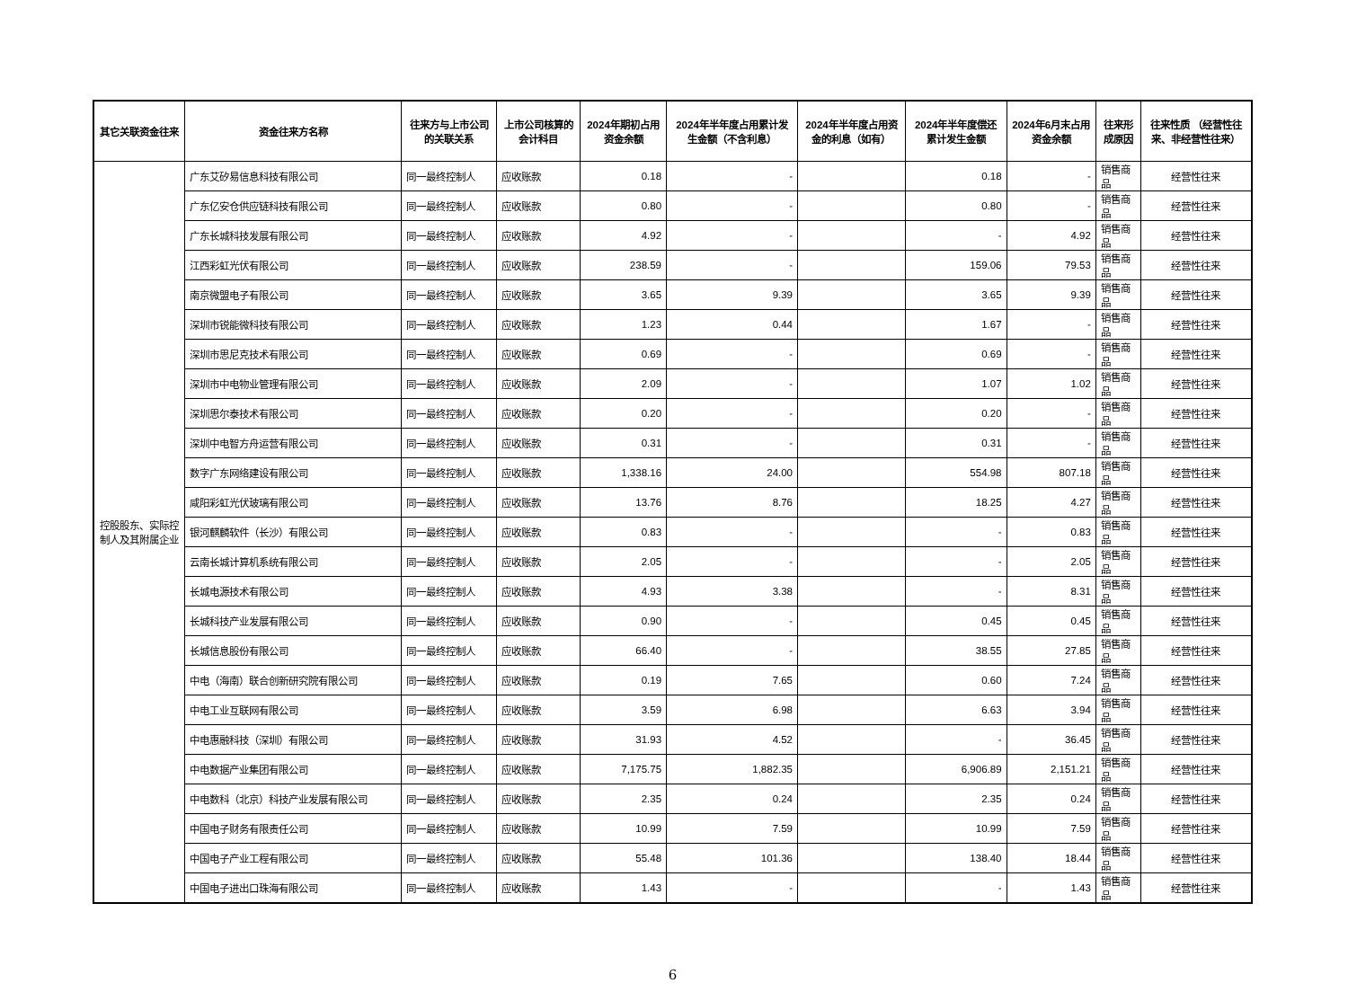| 其它关联资金往来 | 资金往来方名称 | 往来方与上市公司的关联关系 | 上市公司核算的会计科目 | 2024年期初占用资金余额 | 2024年半年度占用累计发生金额（不含利息） | 2024年半年度占用资金的利息（如有） | 2024年半年度偿还累计发生金额 | 2024年6月末占用资金余额 | 往来形成原因 | 往来性质 （经营性往来、非经营性往来） |
| --- | --- | --- | --- | --- | --- | --- | --- | --- | --- | --- |
| 控股股东、实际控制人及其附属企业 | 广东艾矽易信息科技有限公司 | 同一最终控制人 | 应收账款 | 0.18 | - | | 0.18 | - | 销售商品 | 经营性往来 |
| | 广东亿安仓供应链科技有限公司 | 同一最终控制人 | 应收账款 | 0.80 | - | | 0.80 | - | 销售商品 | 经营性往来 |
| | 广东长城科技发展有限公司 | 同一最终控制人 | 应收账款 | 4.92 | - | | - | 4.92 | 销售商品 | 经营性往来 |
| | 江西彩虹光伏有限公司 | 同一最终控制人 | 应收账款 | 238.59 | - | | 159.06 | 79.53 | 销售商品 | 经营性往来 |
| | 南京微盟电子有限公司 | 同一最终控制人 | 应收账款 | 3.65 | 9.39 | | 3.65 | 9.39 | 销售商品 | 经营性往来 |
| | 深圳市锐能微科技有限公司 | 同一最终控制人 | 应收账款 | 1.23 | 0.44 | | 1.67 | - | 销售商品 | 经营性往来 |
| | 深圳市思尼克技术有限公司 | 同一最终控制人 | 应收账款 | 0.69 | - | | 0.69 | - | 销售商品 | 经营性往来 |
| | 深圳市中电物业管理有限公司 | 同一最终控制人 | 应收账款 | 2.09 | - | | 1.07 | 1.02 | 销售商品 | 经营性往来 |
| | 深圳思尔泰技术有限公司 | 同一最终控制人 | 应收账款 | 0.20 | - | | 0.20 | - | 销售商品 | 经营性往来 |
| | 深圳中电智方舟运营有限公司 | 同一最终控制人 | 应收账款 | 0.31 | - | | 0.31 | - | 销售商品 | 经营性往来 |
| | 数字广东网络建设有限公司 | 同一最终控制人 | 应收账款 | 1,338.16 | 24.00 | | 554.98 | 807.18 | 销售商品 | 经营性往来 |
| | 咸阳彩虹光伏玻璃有限公司 | 同一最终控制人 | 应收账款 | 13.76 | 8.76 | | 18.25 | 4.27 | 销售商品 | 经营性往来 |
| | 银河麒麟软件（长沙）有限公司 | 同一最终控制人 | 应收账款 | 0.83 | - | | - | 0.83 | 销售商品 | 经营性往来 |
| | 云南长城计算机系统有限公司 | 同一最终控制人 | 应收账款 | 2.05 | - | | - | 2.05 | 销售商品 | 经营性往来 |
| | 长城电源技术有限公司 | 同一最终控制人 | 应收账款 | 4.93 | 3.38 | | - | 8.31 | 销售商品 | 经营性往来 |
| | 长城科技产业发展有限公司 | 同一最终控制人 | 应收账款 | 0.90 | - | | 0.45 | 0.45 | 销售商品 | 经营性往来 |
| | 长城信息股份有限公司 | 同一最终控制人 | 应收账款 | 66.40 | - | | 38.55 | 27.85 | 销售商品 | 经营性往来 |
| | 中电（海南）联合创新研究院有限公司 | 同一最终控制人 | 应收账款 | 0.19 | 7.65 | | 0.60 | 7.24 | 销售商品 | 经营性往来 |
| | 中电工业互联网有限公司 | 同一最终控制人 | 应收账款 | 3.59 | 6.98 | | 6.63 | 3.94 | 销售商品 | 经营性往来 |
| | 中电惠融科技（深圳）有限公司 | 同一最终控制人 | 应收账款 | 31.93 | 4.52 | | - | 36.45 | 销售商品 | 经营性往来 |
| | 中电数据产业集团有限公司 | 同一最终控制人 | 应收账款 | 7,175.75 | 1,882.35 | | 6,906.89 | 2,151.21 | 销售商品 | 经营性往来 |
| | 中电数科（北京）科技产业发展有限公司 | 同一最终控制人 | 应收账款 | 2.35 | 0.24 | | 2.35 | 0.24 | 销售商品 | 经营性往来 |
| | 中国电子财务有限责任公司 | 同一最终控制人 | 应收账款 | 10.99 | 7.59 | | 10.99 | 7.59 | 销售商品 | 经营性往来 |
| | 中国电子产业工程有限公司 | 同一最终控制人 | 应收账款 | 55.48 | 101.36 | | 138.40 | 18.44 | 销售商品 | 经营性往来 |
| | 中国电子进出口珠海有限公司 | 同一最终控制人 | 应收账款 | 1.43 | - | | - | 1.43 | 销售商品 | 经营性往来 |
6